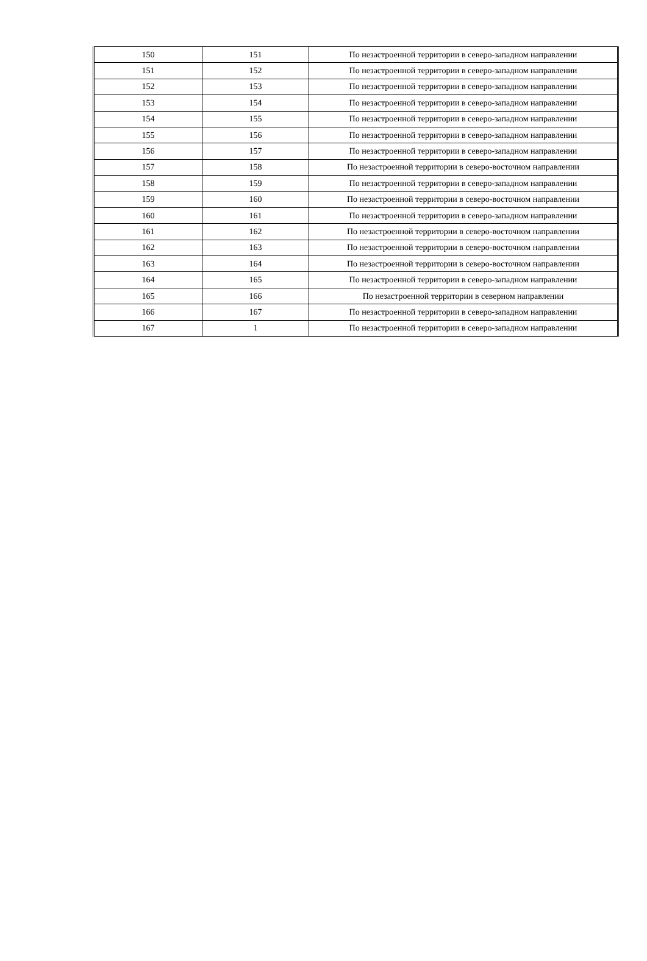| 150 | 151 | По незастроенной территории в северо-западном направлении |
| 151 | 152 | По незастроенной территории в северо-западном направлении |
| 152 | 153 | По незастроенной территории в северо-западном направлении |
| 153 | 154 | По незастроенной территории в северо-западном направлении |
| 154 | 155 | По незастроенной территории в северо-западном направлении |
| 155 | 156 | По незастроенной территории в северо-западном направлении |
| 156 | 157 | По незастроенной территории в северо-западном направлении |
| 157 | 158 | По незастроенной территории в северо-восточном направлении |
| 158 | 159 | По незастроенной территории в северо-западном направлении |
| 159 | 160 | По незастроенной территории в северо-восточном направлении |
| 160 | 161 | По незастроенной территории в северо-западном направлении |
| 161 | 162 | По незастроенной территории в северо-восточном направлении |
| 162 | 163 | По незастроенной территории в северо-восточном направлении |
| 163 | 164 | По незастроенной территории в северо-восточном направлении |
| 164 | 165 | По незастроенной территории в северо-западном направлении |
| 165 | 166 | По незастроенной территории в северном направлении |
| 166 | 167 | По незастроенной территории в северо-западном направлении |
| 167 | 1 | По незастроенной территории в северо-западном направлении |